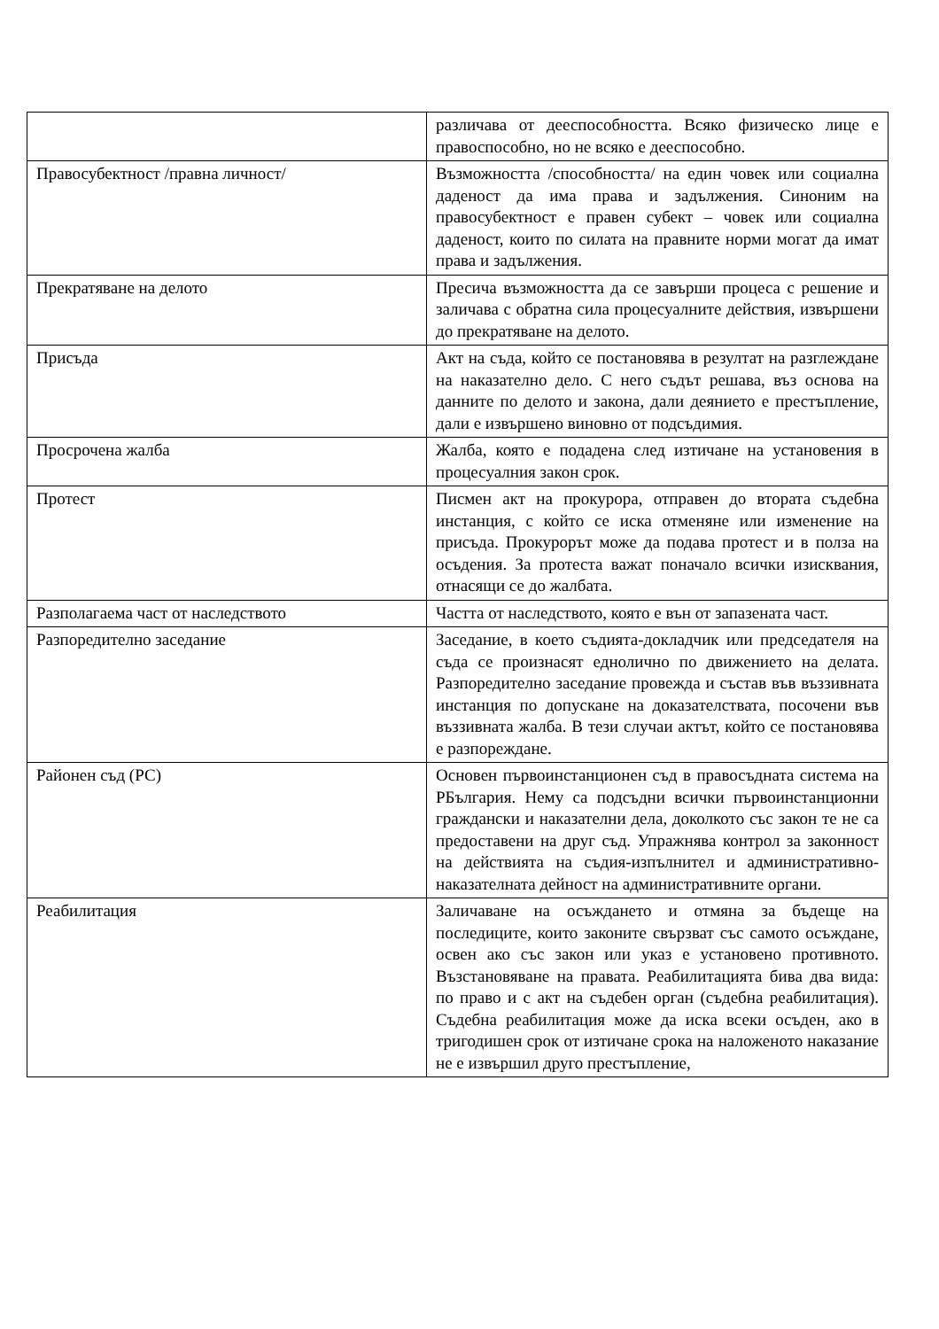| | различава от дееспособността. Всяко физическо лице е правоспособно, но не всяко е дееспособно. |
| Правосубектност /правна личност/ | Възможността /способността/ на един човек или социална даденост да има права и задължения. Синоним на правосубектност е правен субект – човек или социална даденост, които по силата на правните норми могат да имат права и задължения. |
| Прекратяване на делото | Пресича възможността да се завърши процеса с решение и заличава с обратна сила процесуалните действия, извършени до прекратяване на делото. |
| Присъда | Акт на съда, който се постановява в резултат на разглеждане на наказателно дело. С него съдът решава, въз основа на данните по делото и закона, дали деянието е престъпление, дали е извършено виновно от подсъдимия. |
| Просрочена жалба | Жалба, която е подадена след изтичане на установения в процесуалния закон срок. |
| Протест | Писмен акт на прокурора, отправен до втората съдебна инстанция, с който се иска отменяне или изменение на присъда. Прокурорът може да подава протест и в полза на осъдения. За протеста важат поначало всички изисквания, отнасящи се до жалбата. |
| Разполагаема част от наследството | Частта от наследството, която е вън от запазената част. |
| Разпоредително заседание | Заседание, в което съдията-докладчик или председателя на съда се произнасят еднолично по движението на делата. Разпоредително заседание провежда и състав във въззивната инстанция по допускане на доказателствата, посочени във въззивната жалба. В тези случаи актът, който се постановява е разпореждане. |
| Районен съд (РС) | Основен първоинстанционен съд в правосъдната система на РБългария. Нему са подсъдни всички първоинстанционни граждански и наказателни дела, доколкото със закон те не са предоставени на друг съд. Упражнява контрол за законност на действията на съдия-изпълнител и административно-наказателната дейност на административните органи. |
| Реабилитация | Заличаване на осъждането и отмяна за бъдеще на последиците, които законите свързват със самото осъждане, освен ако със закон или указ е установено противното. Възстановяване на правата. Реабилитацията бива два вида: по право и с акт на съдебен орган (съдебна реабилитация). Съдебна реабилитация може да иска всеки осъден, ако в тригодишен срок от изтичане срока на наложеното наказание не е извършил друго престъпление, |